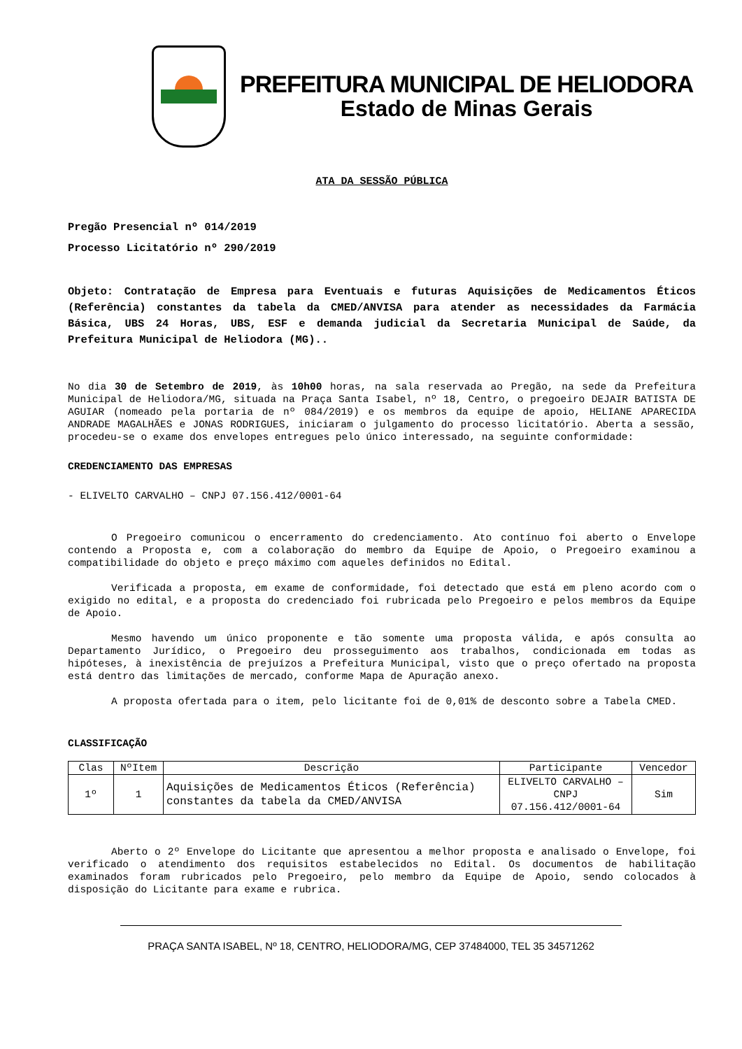PREFEITURA MUNICIPAL DE HELIODORA
Estado de Minas Gerais
ATA DA SESSÃO PÚBLICA
Pregão Presencial nº 014/2019
Processo Licitatório nº 290/2019
Objeto: Contratação de Empresa para Eventuais e futuras Aquisições de Medicamentos Éticos (Referência) constantes da tabela da CMED/ANVISA para atender as necessidades da Farmácia Básica, UBS 24 Horas, UBS, ESF e demanda judicial da Secretaria Municipal de Saúde, da Prefeitura Municipal de Heliodora (MG)..
No dia 30 de Setembro de 2019, às 10h00 horas, na sala reservada ao Pregão, na sede da Prefeitura Municipal de Heliodora/MG, situada na Praça Santa Isabel, nº 18, Centro, o pregoeiro DEJAIR BATISTA DE AGUIAR (nomeado pela portaria de nº 084/2019) e os membros da equipe de apoio, HELIANE APARECIDA ANDRADE MAGALHÃES e JONAS RODRIGUES, iniciaram o julgamento do processo licitatório. Aberta a sessão, procedeu-se o exame dos envelopes entregues pelo único interessado, na seguinte conformidade:
CREDENCIAMENTO DAS EMPRESAS
- ELIVELTO CARVALHO – CNPJ 07.156.412/0001-64
O Pregoeiro comunicou o encerramento do credenciamento. Ato contínuo foi aberto o Envelope contendo a Proposta e, com a colaboração do membro da Equipe de Apoio, o Pregoeiro examinou a compatibilidade do objeto e preço máximo com aqueles definidos no Edital.
Verificada a proposta, em exame de conformidade, foi detectado que está em pleno acordo com o exigido no edital, e a proposta do credenciado foi rubricada pelo Pregoeiro e pelos membros da Equipe de Apoio.
Mesmo havendo um único proponente e tão somente uma proposta válida, e após consulta ao Departamento Jurídico, o Pregoeiro deu prosseguimento aos trabalhos, condicionada em todas as hipóteses, à inexistência de prejuízos a Prefeitura Municipal, visto que o preço ofertado na proposta está dentro das limitações de mercado, conforme Mapa de Apuração anexo.
A proposta ofertada para o item, pelo licitante foi de 0,01% de desconto sobre a Tabela CMED.
CLASSIFICAÇÃO
| Clas | NºItem | Descrição | Participante | Vencedor |
| --- | --- | --- | --- | --- |
| 1º | 1 | Aquisições de Medicamentos Éticos (Referência) constantes da tabela da CMED/ANVISA | ELIVELTO CARVALHO – CNPJ 07.156.412/0001-64 | Sim |
Aberto o 2º Envelope do Licitante que apresentou a melhor proposta e analisado o Envelope, foi verificado o atendimento dos requisitos estabelecidos no Edital. Os documentos de habilitação examinados foram rubricados pelo Pregoeiro, pelo membro da Equipe de Apoio, sendo colocados à disposição do Licitante para exame e rubrica.
PRAÇA SANTA ISABEL, Nº 18, CENTRO, HELIODORA/MG, CEP 37484000, TEL 35 34571262